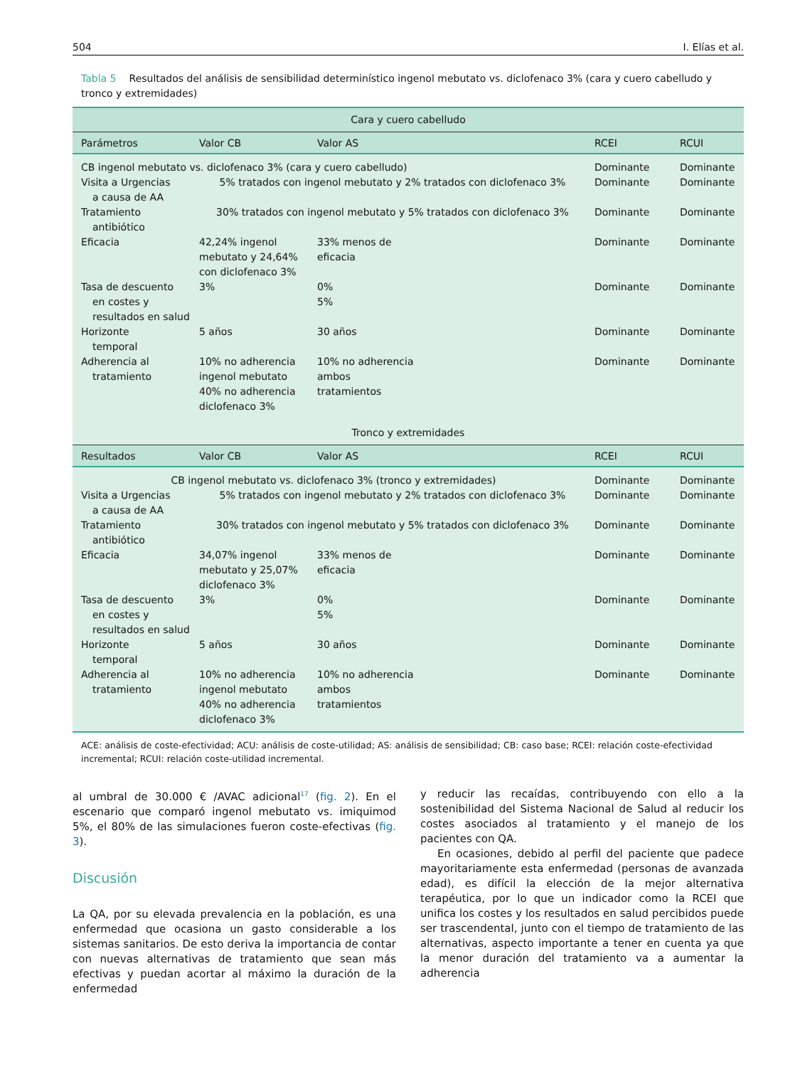504 I. Elías et al.
Tabla 5 Resultados del análisis de sensibilidad determinístico ingenol mebutato vs. diclofenaco 3% (cara y cuero cabelludo y tronco y extremidades)
| Cara y cuero cabelludo | | | | |
| Parámetros | Valor CB | Valor AS | RCEI | RCUI |
| CB ingenol mebutato vs. diclofenaco 3% (cara y cuero cabelludo) | | | Dominante | Dominante |
| Visita a Urgencias a causa de AA | 5% tratados con ingenol mebutato y 2% tratados con diclofenaco 3% | | Dominante | Dominante |
| Tratamiento antibiótico | 30% tratados con ingenol mebutato y 5% tratados con diclofenaco 3% | | Dominante | Dominante |
| Eficacia | 42,24% ingenol mebutato y 24,64% con diclofenaco 3% | 33% menos de eficacia | Dominante | Dominante |
| Tasa de descuento en costes y resultados en salud | 3% | 0% 5% | Dominante | Dominante |
| Horizonte temporal | 5 años | 30 años | Dominante | Dominante |
| Adherencia al tratamiento | 10% no adherencia ingenol mebutato 40% no adherencia diclofenaco 3% | 10% no adherencia ambos tratamientos | Dominante | Dominante |
| Tronco y extremidades | | | | |
| Resultados | Valor CB | Valor AS | RCEI | RCUI |
| CB ingenol mebutato vs. diclofenaco 3% (tronco y extremidades) | | | Dominante | Dominante |
| Visita a Urgencias a causa de AA | 5% tratados con ingenol mebutato y 2% tratados con diclofenaco 3% | | Dominante | Dominante |
| Tratamiento antibiótico | 30% tratados con ingenol mebutato y 5% tratados con diclofenaco 3% | | Dominante | Dominante |
| Eficacia | 34,07% ingenol mebutato y 25,07% diclofenaco 3% | 33% menos de eficacia | Dominante | Dominante |
| Tasa de descuento en costes y resultados en salud | 3% | 0% 5% | Dominante | Dominante |
| Horizonte temporal | 5 años | 30 años | Dominante | Dominante |
| Adherencia al tratamiento | 10% no adherencia ingenol mebutato 40% no adherencia diclofenaco 3% | 10% no adherencia ambos tratamientos | Dominante | Dominante |
ACE: análisis de coste-efectividad; ACU: análisis de coste-utilidad; AS: análisis de sensibilidad; CB: caso base; RCEI: relación coste-efectividad incremental; RCUI: relación coste-utilidad incremental.
al umbral de 30.000 € /AVAC adicional<sup>17</sup> (fig. 2). En el escenario que comparó ingenol mebutato vs. imiquimod 5%, el 80% de las simulaciones fueron coste-efectivas (fig. 3).
Discusión
La QA, por su elevada prevalencia en la población, es una enfermedad que ocasiona un gasto considerable a los sistemas sanitarios. De esto deriva la importancia de contar con nuevas alternativas de tratamiento que sean más efectivas y puedan acortar al máximo la duración de la enfermedad
y reducir las recaídas, contribuyendo con ello a la sostenibilidad del Sistema Nacional de Salud al reducir los costes asociados al tratamiento y el manejo de los pacientes con QA.
En ocasiones, debido al perfil del paciente que padece mayoritariamente esta enfermedad (personas de avanzada edad), es difícil la elección de la mejor alternativa terapéutica, por lo que un indicador como la RCEI que unifica los costes y los resultados en salud percibidos puede ser trascendental, junto con el tiempo de tratamiento de las alternativas, aspecto importante a tener en cuenta ya que la menor duración del tratamiento va a aumentar la adherencia